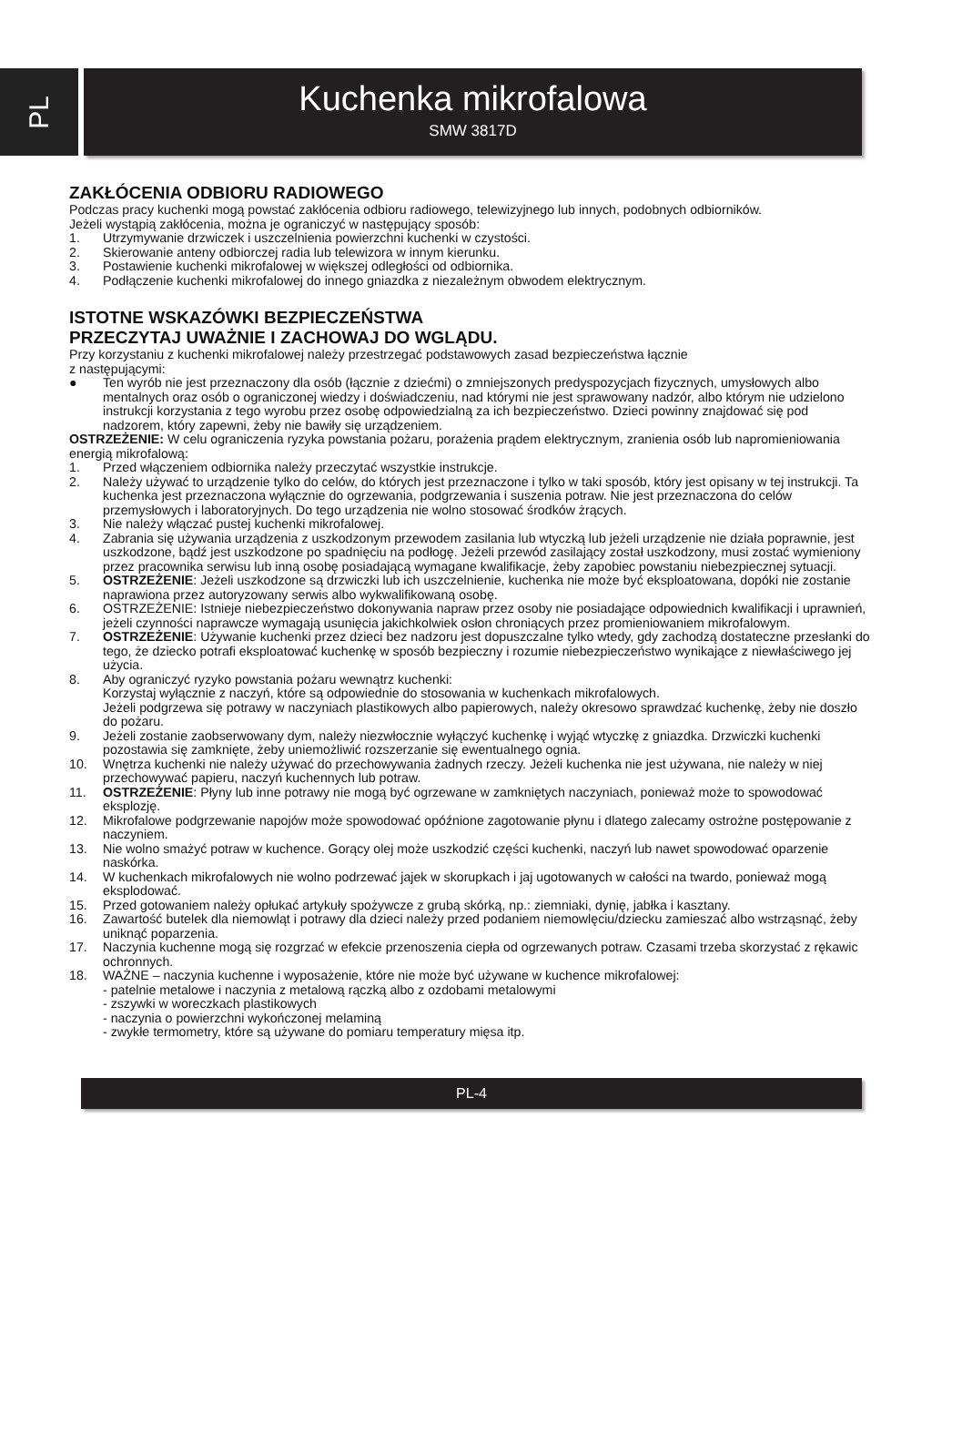PL
Kuchenka mikrofalowa
SMW 3817D
ZAKŁÓCENIA ODBIORU RADIOWEGO
Podczas pracy kuchenki mogą powstać zakłócenia odbioru radiowego, telewizyjnego lub innych, podobnych odbiorników.
Jeżeli wystąpią zakłócenia, można je ograniczyć w następujący sposób:
1. Utrzymywanie drzwiczek i uszczelnienia powierzchni kuchenki w czystości.
2. Skierowanie anteny odbiorczej radia lub telewizora w innym kierunku.
3. Postawienie kuchenki mikrofalowej w większej odległości od odbiornika.
4. Podłączenie kuchenki mikrofalowej do innego gniazdka z niezależnym obwodem elektrycznym.
ISTOTNE WSKAZÓWKI BEZPIECZEŃSTWA
PRZECZYTAJ UWAŻNIE I ZACHOWAJ DO WGLĄDU.
Przy korzystaniu z kuchenki mikrofalowej należy przestrzegać podstawowych zasad bezpieczeństwa łącznie
z następującymi:
● Ten wyrób nie jest przeznaczony dla osób (łącznie z dziećmi) o zmniejszonych predyspozycjach fizycznych, umysłowych albo mentalnych oraz osób o ograniczonej wiedzy i doświadczeniu, nad którymi nie jest sprawowany nadzór, albo którym nie udzielono instrukcji korzystania z tego wyrobu przez osobę odpowiedzialną za ich bezpieczeństwo. Dzieci powinny znajdować się pod nadzorem, który zapewni, żeby nie bawiły się urządzeniem.
OSTRZEŻENIE: W celu ograniczenia ryzyka powstania pożaru, porażenia prądem elektrycznym, zranienia osób lub napromieniowania energią mikrofalową:
1. Przed włączeniem odbiornika należy przeczytać wszystkie instrukcje.
2. Należy używać to urządzenie tylko do celów, do których jest przeznaczone i tylko w taki sposób, który jest opisany w tej instrukcji. Ta kuchenka jest przeznaczona wyłącznie do ogrzewania, podgrzewania i suszenia potraw. Nie jest przeznaczona do celów przemysłowych i laboratoryjnych. Do tego urządzenia nie wolno stosować środków żrących.
3. Nie należy włączać pustej kuchenki mikrofalowej.
4. Zabrania się używania urządzenia z uszkodzonym przewodem zasilania lub wtyczką lub jeżeli urządzenie nie działa poprawnie, jest uszkodzone, bądź jest uszkodzone po spadnięciu na podłogę. Jeżeli przewód zasilający został uszkodzony, musi zostać wymieniony przez pracownika serwisu lub inną osobę posiadającą wymagane kwalifikacje, żeby zapobiec powstaniu niebezpiecznej sytuacji.
5. OSTRZEŻENIE: Jeżeli uszkodzone są drzwiczki lub ich uszczelnienie, kuchenka nie może być eksploatowana, dopóki nie zostanie naprawiona przez autoryzowany serwis albo wykwalifikowaną osobę.
6. OSTRZEŻENIE: Istnieje niebezpieczeństwo dokonywania napraw przez osoby nie posiadające odpowiednich kwalifikacji i uprawnień, jeżeli czynności naprawcze wymagają usunięcia jakichkolwiek osłon chroniących przez promieniowaniem mikrofalowym.
7. OSTRZEŻENIE: Używanie kuchenki przez dzieci bez nadzoru jest dopuszczalne tylko wtedy, gdy zachodzą dostateczne przesłanki do tego, że dziecko potrafi eksploatować kuchenkę w sposób bezpieczny i rozumie niebezpieczeństwo wynikające z niewłaściwego jej użycia.
8. Aby ograniczyć ryzyko powstania pożaru wewnątrz kuchenki:
Korzystaj wyłącznie z naczyń, które są odpowiednie do stosowania w kuchenkach mikrofalowych.
Jeżeli podgrzewa się potrawy w naczyniach plastikowych albo papierowych, należy okresowo sprawdzać kuchenkę, żeby nie doszło do pożaru.
9. Jeżeli zostanie zaobserwowany dym, należy niezwłocznie wyłączyć kuchenkę i wyjąć wtyczkę z gniazdka. Drzwiczki kuchenki pozostawia się zamknięte, żeby uniemożliwić rozszerzanie się ewentualnego ognia.
10. Wnętrza kuchenki nie należy używać do przechowywania żadnych rzeczy. Jeżeli kuchenka nie jest używana, nie należy w niej przechowywać papieru, naczyń kuchennych lub potraw.
11. OSTRZEŻENIE: Płyny lub inne potrawy nie mogą być ogrzewane w zamkniętych naczyniach, ponieważ może to spowodować eksplozję.
12. Mikrofalowe podgrzewanie napojów może spowodować opóźnione zagotowanie płynu i dlatego zalecamy ostrożne postępowanie z naczyniem.
13. Nie wolno smażyć potraw w kuchence. Gorący olej może uszkodzić części kuchenki, naczyń lub nawet spowodować oparzenie naskórka.
14. W kuchenkach mikrofalowych nie wolno podrzewać jajek w skorupkach i jaj ugotowanych w całości na twardo, ponieważ mogą eksplodować.
15. Przed gotowaniem należy opłukać artykuły spożywcze z grubą skórką, np.: ziemniaki, dynię, jabłka i kasztany.
16. Zawartość butelek dla niemowląt i potrawy dla dzieci należy przed podaniem niemowlęciu/dziecku zamieszać albo wstrząsnąć, żeby uniknąć poparzenia.
17. Naczynia kuchenne mogą się rozgrzać w efekcie przenoszenia ciepła od ogrzewanych potraw. Czasami trzeba skorzystać z rękawic ochronnych.
18. WAŻNE – naczynia kuchenne i wyposażenie, które nie może być używane w kuchence mikrofalowej:
- patelnie metalowe i naczynia z metalową rączką albo z ozdobami metalowymi
- zszywki w woreczkach plastikowych
- naczynia o powierzchni wykończonej melaminą
- zwykłe termometry, które są używane do pomiaru temperatury mięsa itp.
PL-4